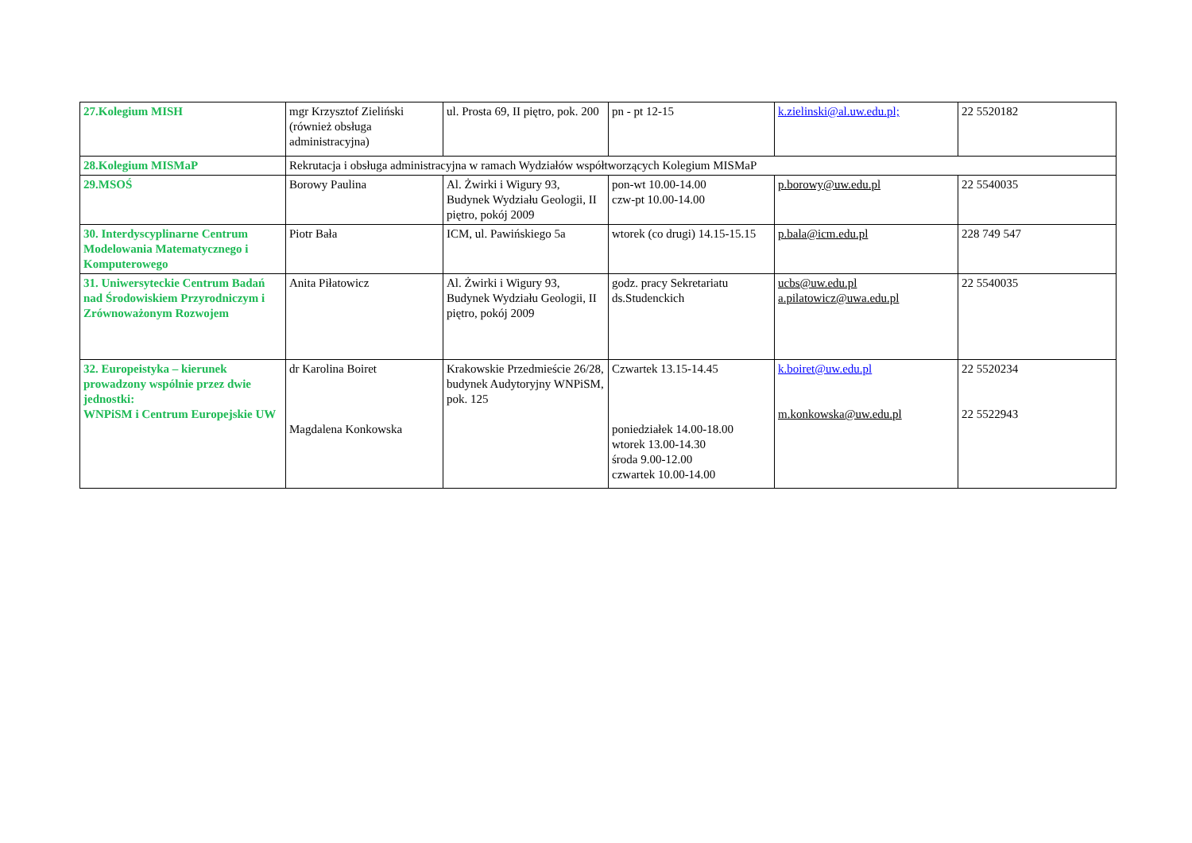| 27.Kolegium MISH | mgr Krzysztof Zieliński (również obsługa administracyjna) | ul. Prosta 69, II piętro, pok. 200 | pn - pt 12-15 | k.zielinski@al.uw.edu.pl; | 22 5520182 |
| 28.Kolegium MISMaP | Rekrutacja i obsługa administracyjna w ramach Wydziałów współtworzących Kolegium MISMaP | | | | |
| 29.MSOŚ | Borowy Paulina | Al. Żwirki i Wigury 93, Budynek Wydziału Geologii, II piętro, pokój 2009 | pon-wt 10.00-14.00 czw-pt 10.00-14.00 | p.borowy@uw.edu.pl | 22 5540035 |
| 30. Interdyscyplinarne Centrum Modelowania Matematycznego i Komputerowego | Piotr Bała | ICM, ul. Pawińskiego 5a | wtorek (co drugi) 14.15-15.15 | p.bala@icm.edu.pl | 228 749 547 |
| 31. Uniwersyteckie Centrum Badań nad Środowiskiem Przyrodniczym i Zrównoważonym Rozwojem | Anita Piłatowicz | Al. Żwirki i Wigury 93, Budynek Wydziału Geologii, II piętro, pokój 2009 | godz. pracy Sekretariatu ds.Studenckich | ucbs@uw.edu.pl a.pilatowicz@uwa.edu.pl | 22 5540035 |
| 32. Europeistyka – kierunek prowadzony wspólnie przez dwie jednostki: WNPiSM i Centrum Europejskie UW | dr Karolina Boiret Magdalena Konkowska | Krakowskie Przedmieście 26/28, budynek Audytoryjny WNPiSM, pok. 125 | Czwartek 13.15-14.45 poniedziałek 14.00-18.00 wtorek 13.00-14.30 środa 9.00-12.00 czwartek 10.00-14.00 | k.boiret@uw.edu.pl m.konkowska@uw.edu.pl | 22 5520234 22 5522943 |